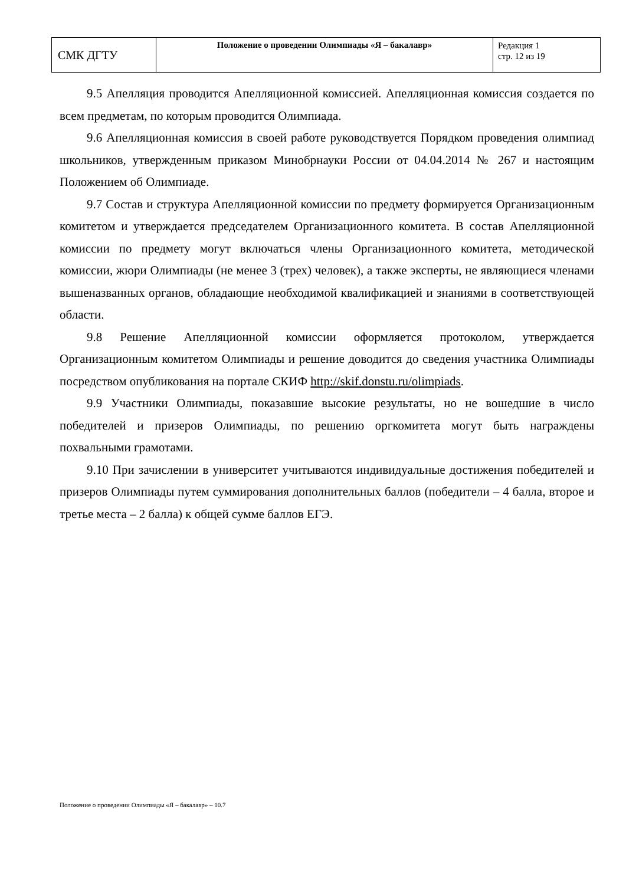| СМК ДГТУ | Положение о проведении Олимпиады «Я – бакалавр» | Редакция 1 стр. 12 из 19 |
9.5 Апелляция проводится Апелляционной комиссией. Апелляционная комиссия создается по всем предметам, по которым проводится Олимпиада.
9.6 Апелляционная комиссия в своей работе руководствуется Порядком проведения олимпиад школьников, утвержденным приказом Минобрнауки России от 04.04.2014 № 267 и настоящим Положением об Олимпиаде.
9.7 Состав и структура Апелляционной комиссии по предмету формируется Организационным комитетом и утверждается председателем Организационного комитета. В состав Апелляционной комиссии по предмету могут включаться члены Организационного комитета, методической комиссии, жюри Олимпиады (не менее 3 (трех) человек), а также эксперты, не являющиеся членами вышеназванных органов, обладающие необходимой квалификацией и знаниями в соответствующей области.
9.8 Решение Апелляционной комиссии оформляется протоколом, утверждается Организационным комитетом Олимпиады и решение доводится до сведения участника Олимпиады посредством опубликования на портале СКИФ http://skif.donstu.ru/olimpiads.
9.9 Участники Олимпиады, показавшие высокие результаты, но не вошедшие в число победителей и призеров Олимпиады, по решению оргкомитета могут быть награждены похвальными грамотами.
9.10 При зачислении в университет учитываются индивидуальные достижения победителей и призеров Олимпиады путем суммирования дополнительных баллов (победители – 4 балла, второе и третье места – 2 балла) к общей сумме баллов ЕГЭ.
Положение о проведении Олимпиады «Я – бакалавр» – 10.7